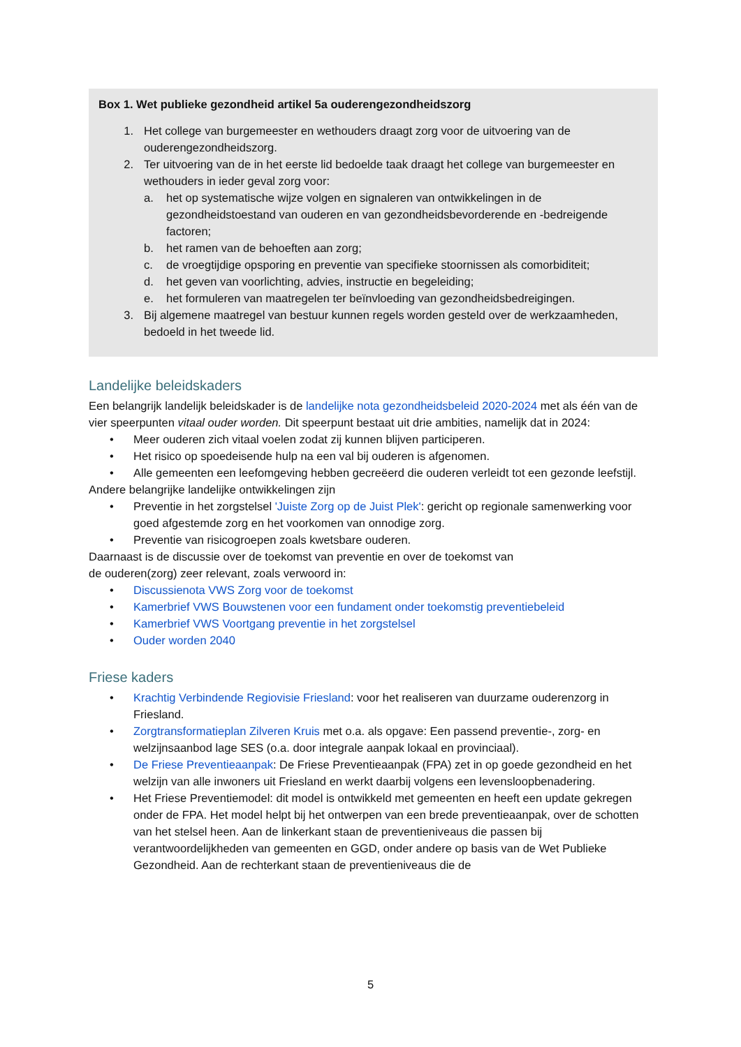Box 1. Wet publieke gezondheid artikel 5a ouderengezondheidszorg
1. Het college van burgemeester en wethouders draagt zorg voor de uitvoering van de ouderengezondheidszorg.
2. Ter uitvoering van de in het eerste lid bedoelde taak draagt het college van burgemeester en wethouders in ieder geval zorg voor:
a. het op systematische wijze volgen en signaleren van ontwikkelingen in de gezondheidstoestand van ouderen en van gezondheidsbevorderende en -bedreigende factoren;
b. het ramen van de behoeften aan zorg;
c. de vroegtijdige opsporing en preventie van specifieke stoornissen als comorbiditeit;
d. het geven van voorlichting, advies, instructie en begeleiding;
e. het formuleren van maatregelen ter beïnvloeding van gezondheidsbedreigingen.
3. Bij algemene maatregel van bestuur kunnen regels worden gesteld over de werkzaamheden, bedoeld in het tweede lid.
Landelijke beleidskaders
Een belangrijk landelijk beleidskader is de landelijke nota gezondheidsbeleid 2020-2024 met als één van de vier speerpunten vitaal ouder worden. Dit speerpunt bestaat uit drie ambities, namelijk dat in 2024:
• Meer ouderen zich vitaal voelen zodat zij kunnen blijven participeren.
• Het risico op spoedeisende hulp na een val bij ouderen is afgenomen.
• Alle gemeenten een leefomgeving hebben gecreëerd die ouderen verleidt tot een gezonde leefstijl.
Andere belangrijke landelijke ontwikkelingen zijn
• Preventie in het zorgstelsel 'Juiste Zorg op de Juist Plek': gericht op regionale samenwerking voor goed afgestemde zorg en het voorkomen van onnodige zorg.
• Preventie van risicogroepen zoals kwetsbare ouderen.
Daarnaast is de discussie over de toekomst van preventie en over de toekomst van
de ouderen(zorg) zeer relevant, zoals verwoord in:
• Discussienota VWS Zorg voor de toekomst
• Kamerbrief VWS Bouwstenen voor een fundament onder toekomstig preventiebeleid
• Kamerbrief VWS Voortgang preventie in het zorgstelsel
• Ouder worden 2040
Friese kaders
• Krachtig Verbindende Regiovisie Friesland: voor het realiseren van duurzame ouderenzorg in Friesland.
• Zorgtransformatieplan Zilveren Kruis met o.a. als opgave: Een passend preventie-, zorg- en welzijnsaanbod lage SES (o.a. door integrale aanpak lokaal en provinciaal).
• De Friese Preventieaanpak: De Friese Preventieaanpak (FPA) zet in op goede gezondheid en het welzijn van alle inwoners uit Friesland en werkt daarbij volgens een levensloopbenadering.
• Het Friese Preventiemodel: dit model is ontwikkeld met gemeenten en heeft een update gekregen onder de FPA. Het model helpt bij het ontwerpen van een brede preventieaanpak, over de schotten van het stelsel heen. Aan de linkerkant staan de preventieniveaus die passen bij verantwoordelijkheden van gemeenten en GGD, onder andere op basis van de Wet Publieke Gezondheid. Aan de rechterkant staan de preventieniveaus die de
5